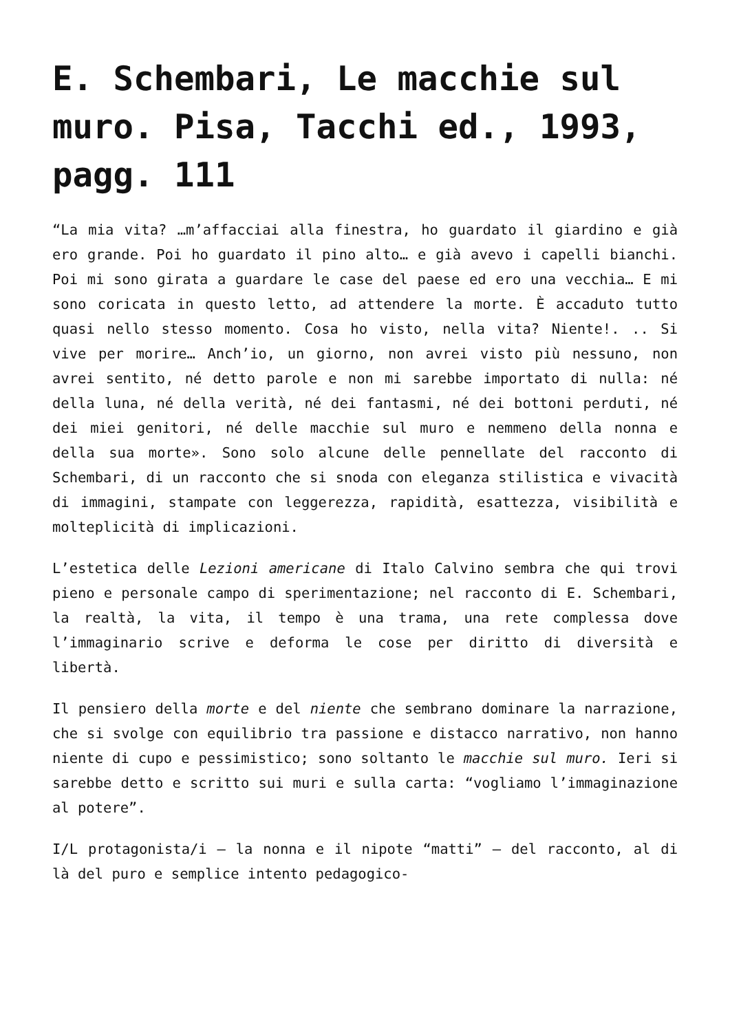E. Schembari, Le macchie sul muro. Pisa, Tacchi ed., 1993, pagg. 111
“La mia vita? …m’affacciai alla finestra, ho guardato il giardino e già ero grande. Poi ho guardato il pino alto… e già avevo i capelli bianchi. Poi mi sono girata a guardare le case del paese ed ero una vecchia… E mi sono coricata in questo letto, ad attendere la morte. È accaduto tutto quasi nello stesso momento. Cosa ho visto, nella vita? Niente!. .. Si vive per morire… Anch’io, un giorno, non avrei visto più nessuno, non avrei sentito, né detto parole e non mi sarebbe importato di nulla: né della luna, né della verità, né dei fantasmi, né dei bottoni perduti, né dei miei genitori, né delle macchie sul muro e nemmeno della nonna e della sua morte». Sono solo alcune delle pennellate del racconto di Schembari, di un racconto che si snoda con eleganza stilistica e vivacità di immagini, stampate con leggerezza, rapidità, esattezza, visibilità e molteplicità di implicazioni.
L’estetica delle Lezioni americane di Italo Calvino sembra che qui trovi pieno e personale campo di sperimentazione; nel racconto di E. Schembari, la realtà, la vita, il tempo è una trama, una rete complessa dove l’immaginario scrive e deforma le cose per diritto di diversità e libertà.
Il pensiero della morte e del niente che sembrano dominare la narrazione, che si svolge con equilibrio tra passione e distacco narrativo, non hanno niente di cupo e pessimistico; sono soltanto le macchie sul muro. Ieri si sarebbe detto e scritto sui muri e sulla carta: “vogliamo l’immaginazione al potere”.
I/L protagonista/i – la nonna e il nipote “matti” – del racconto, al di là del puro e semplice intento pedagogico-